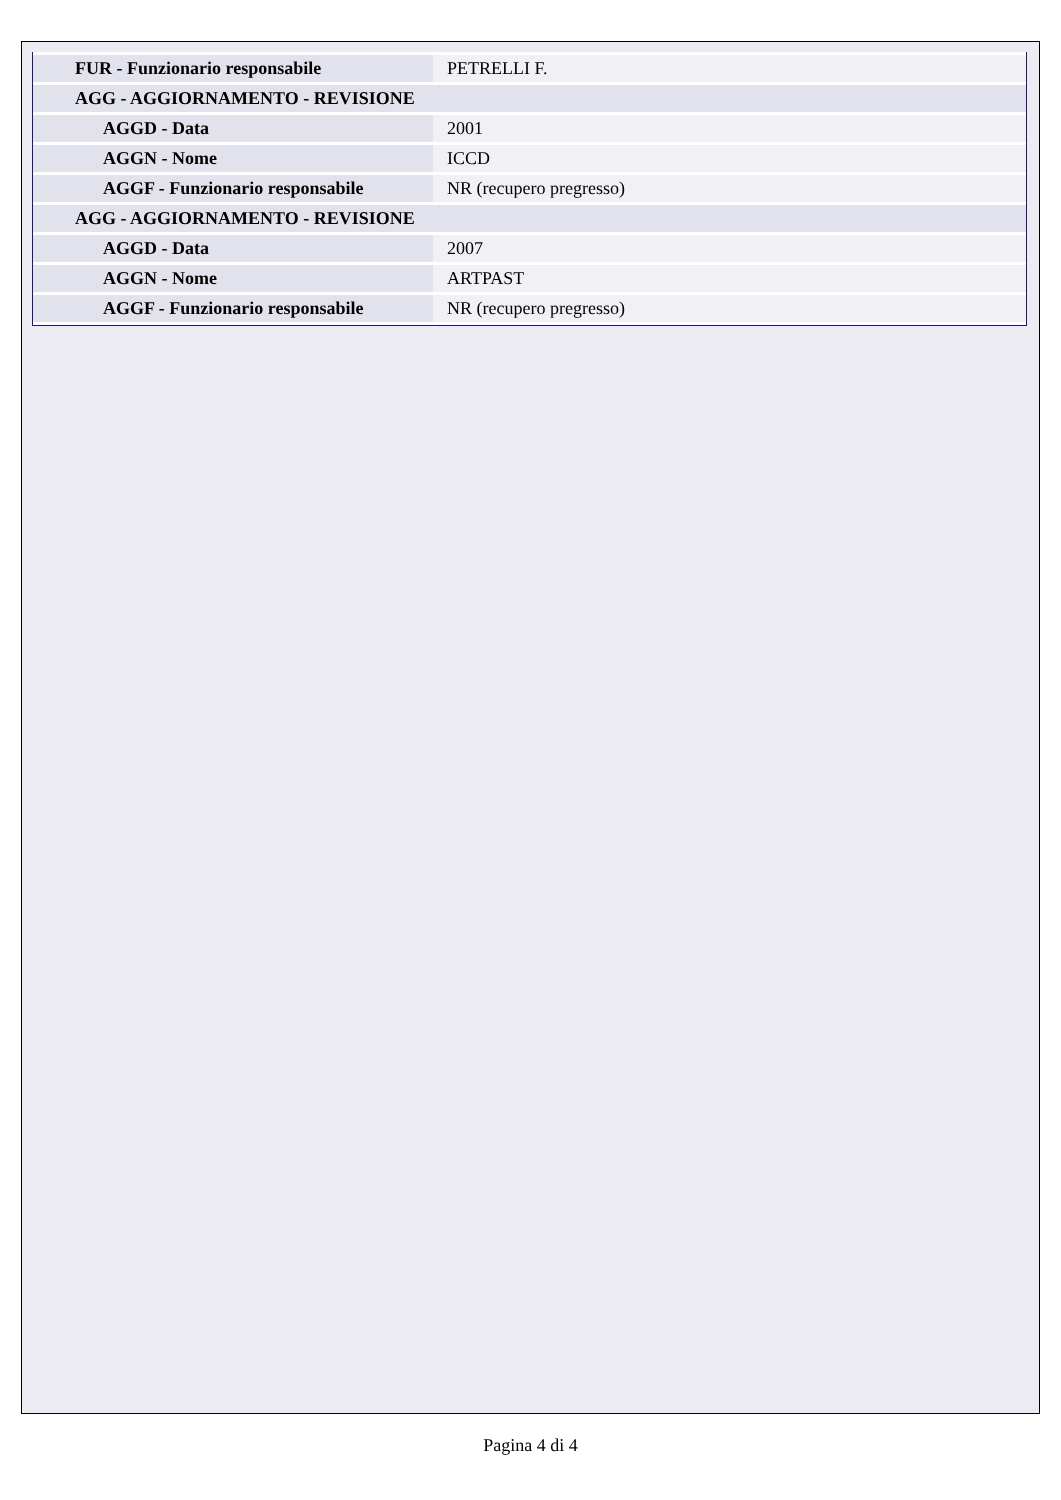| FUR - Funzionario responsabile | PETRELLI F. |
| AGG - AGGIORNAMENTO - REVISIONE | |
| AGGD - Data | 2001 |
| AGGN - Nome | ICCD |
| AGGF - Funzionario responsabile | NR (recupero pregresso) |
| AGG - AGGIORNAMENTO - REVISIONE | |
| AGGD - Data | 2007 |
| AGGN - Nome | ARTPAST |
| AGGF - Funzionario responsabile | NR (recupero pregresso) |
Pagina 4 di 4